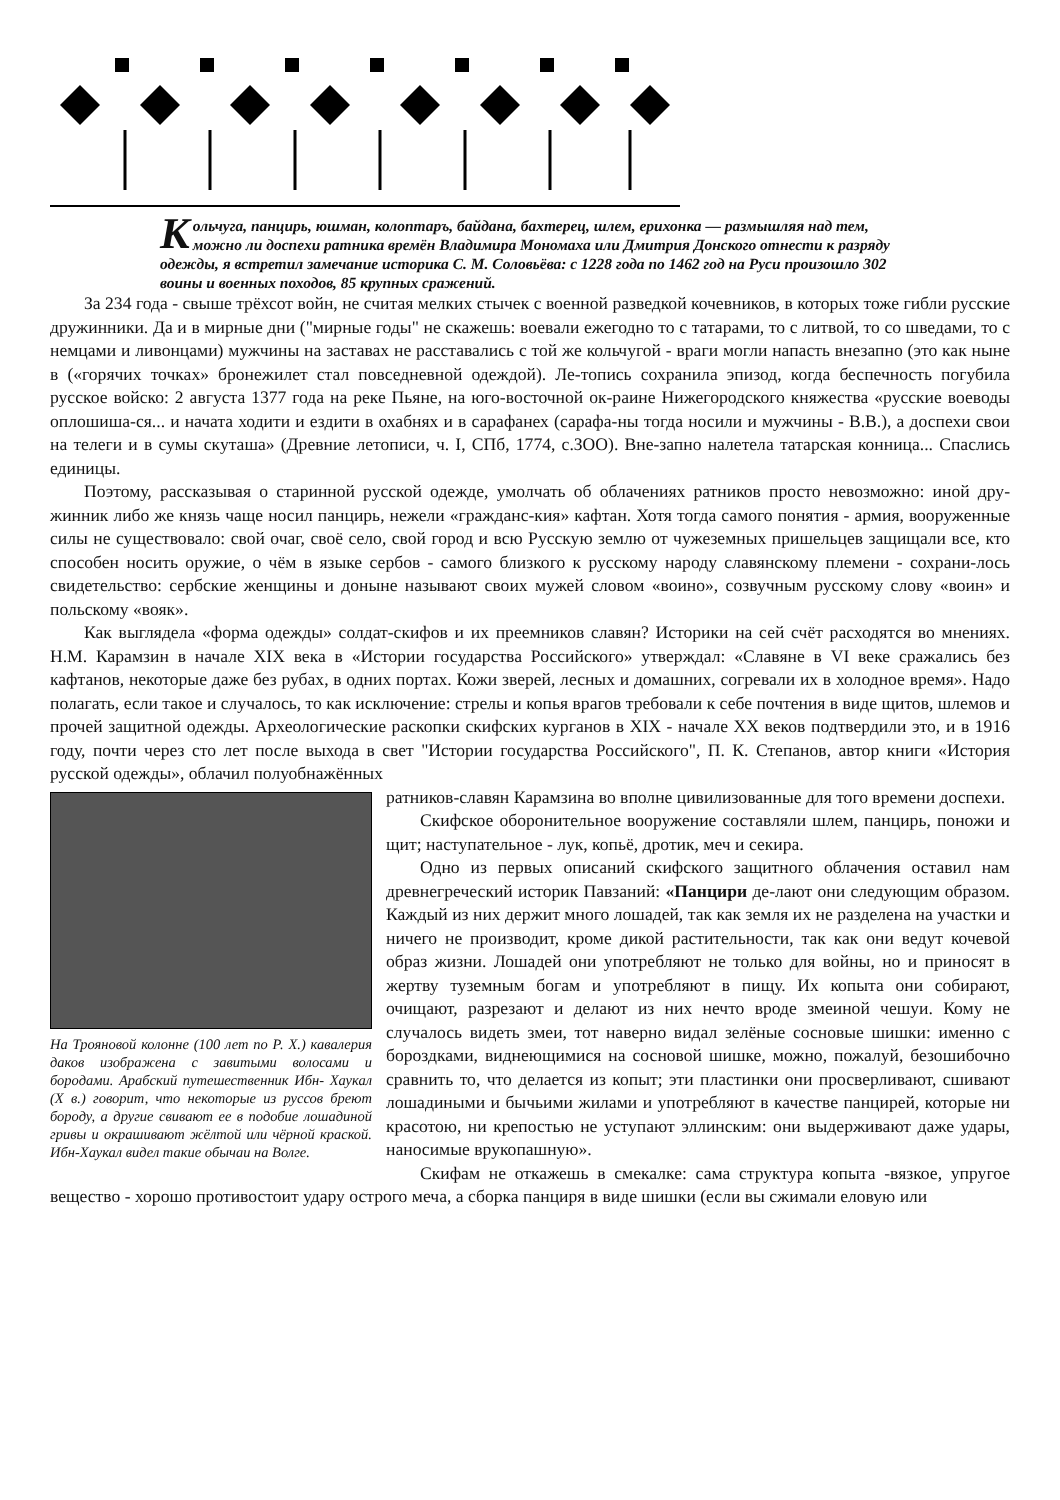Кольчуга, панцирь, юшман, колоптаръ, байдана, бахтерец, шлем, ерихонка — размышляя над тем, можно ли доспехи ратника времён Владимира Мономаха или Дмитрия Донского отнести к разряду одежды, я встретил замечание историка С. М. Соловьёва: с 1228 года по 1462 год на Руси произошло 302 воины и военных походов, 85 крупных сражений.
За 234 года - свыше трёхсот войн, не считая мелких стычек с военной разведкой кочевников, в которых тоже гибли русские дружинники. Да и в мирные дни ("мирные годы" не скажешь: воевали ежегодно то с татарами, то с литвой, то со шведами, то с немцами и ливонцами) мужчины на заставах не расставались с той же кольчугой - враги могли напасть внезапно (это как ныне в («горячих точках» бронежилет стал повседневной одеждой). Ле-топись сохранила эпизод, когда беспечность погубила русское войско: 2 августа 1377 года на реке Пьяне, на юго-восточной ок-раине Нижегородского княжества «русские воеводы оплошиша-ся... и начата ходити и ездити в охабнях и в сарафанех (сарафа-ны тогда носили и мужчины - В.В.), а доспехи свои на телеги и в сумы скуташа» (Древние летописи, ч. I, СПб, 1774, с.ЗОО). Вне-запно налетела татарская конница... Спаслись единицы.
Поэтому, рассказывая о старинной русской одежде, умолчать об облачениях ратников просто невозможно: иной дру-жинник либо же князь чаще носил панцирь, нежели «гражданс-кия» кафтан. Хотя тогда самого понятия - армия, вооруженные силы не существовало: свой очаг, своё село, свой город и всю Русскую землю от чужеземных пришельцев защищали все, кто способен носить оружие, о чём в языке сербов - самого близкого к русскому народу славянскому племени - сохрани-лось свидетельство: сербские женщины и доныне называют своих мужей словом «воино», созвучным русскому слову «воин» и польскому «вояк».
Как выглядела «форма одежды» солдат-скифов и их преемников славян? Историки на сей счёт расходятся во мнениях. Н.М. Карамзин в начале XIX века в «Истории государства Российского» утверждал: «Славяне в VI веке сражались без кафтанов, некоторые даже без рубах, в одних портах. Кожи зверей, лесных и домашних, согревали их в холодное время». Надо полагать, если такое и случалось, то как исключение: стрелы и копья врагов требовали к себе почтения в виде щитов, шлемов и прочей защитной одежды. Археологические раскопки скифских курганов в XIX - начале XX веков подтвердили это, и в 1916 году, почти через сто лет после выхода в свет "Истории государства Российского", П. К. Степанов, автор книги «История русской одежды», облачил полуобнажённых
На Трояновой колонне (100 лет по Р. X.) кавалерия даков изображена с завитыми волосами и бородами. Арабский путешественник Ибн- Хаукал (X в.) говорит, что некоторые из руссов бреют бороду, а другие свивают ее в подобие лошадиной гривы и окрашивают жёлтой или чёрной краской. Ибн-Хаукал видел такие обычаи на Волге.
ратников-славян Карамзина во вполне цивилизованные для того времени доспехи.
Скифское оборонительное вооружение составляли шлем, панцирь, поножи и щит; наступательное - лук, копьё, дротик, меч и секира.
Одно из первых описаний скифского защитного облачения оставил нам древнегреческий историк Павзаний: «Панцири де-лают они следующим образом. Каждый из них держит много лошадей, так как земля их не разделена на участки и ничего не производит, кроме дикой растительности, так как они ведут кочевой образ жизни. Лошадей они употребляют не только для войны, но и приносят в жертву туземным богам и употребляют в пищу. Их копыта они собирают, очищают, разрезают и делают из них нечто вроде змеиной чешуи. Кому не случалось видеть змеи, тот наверно видал зелёные сосновые шишки: именно с бороздками, виднеющимися на сосновой шишке, можно, пожалуй, безошибочно сравнить то, что делается из копыт; эти пластинки они просверливают, сшивают лошадиными и бычьими жилами и употребляют в качестве панцирей, которые ни красотою, ни крепостью не уступают эллинским: они выдерживают даже удары, наносимые врукопашную».
Скифам не откажешь в смекалке: сама структура копыта -вязкое, упругое вещество - хорошо противостоит удару острого меча, а сборка панциря в виде шишки (если вы сжимали еловую или